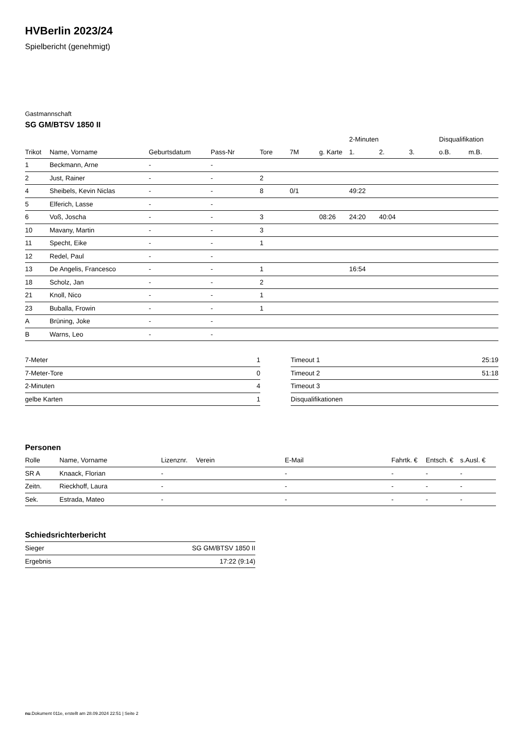HVBerlin 2023/24
Spielbericht (genehmigt)
Gastmannschaft
SG GM/BTSV 1850 II
| | | | | | | | 2-Minuten | | | Disqualifikation | |
| --- | --- | --- | --- | --- | --- | --- | --- | --- | --- | --- | --- |
| Trikot | Name, Vorname | Geburtsdatum | Pass-Nr | Tore | 7M | g. Karte | 1. | 2. | 3. | o.B. | m.B. |
| 1 | Beckmann, Arne | - | - | | | | | | | | |
| 2 | Just, Rainer | - | - | 2 | | | | | | | |
| 4 | Sheibels, Kevin Niclas | - | - | 8 | 0/1 | | 49:22 | | | | |
| 5 | Elferich, Lasse | - | - | | | | | | | | |
| 6 | Voß, Joscha | - | - | 3 | | 08:26 | 24:20 | 40:04 | | | |
| 10 | Mavany, Martin | - | - | 3 | | | | | | | |
| 11 | Specht, Eike | - | - | 1 | | | | | | | |
| 12 | Redel, Paul | - | - | | | | | | | | |
| 13 | De Angelis, Francesco | - | - | 1 | | | 16:54 | | | | |
| 18 | Scholz, Jan | - | - | 2 | | | | | | | |
| 21 | Knoll, Nico | - | - | 1 | | | | | | | |
| 23 | Buballa, Frowin | - | - | 1 | | | | | | | |
| A | Brüning, Joke | - | - | | | | | | | | |
| B | Warns, Leo | - | - | | | | | | | | |
| 7-Meter | 1 |
| 7-Meter-Tore | 0 |
| 2-Minuten | 4 |
| gelbe Karten | 1 |
| Timeout 1 | 25:19 |
| Timeout 2 | 51:18 |
| Timeout 3 | |
| Disqualifikationen | |
Personen
| Rolle | Name, Vorname | Lizenznr. | Verein | E-Mail | Fahrtk. € | Entsch. € | s.Ausl. € |
| --- | --- | --- | --- | --- | --- | --- | --- |
| SR A | Knaack, Florian | - | | - | - | - | - |
| Zeitn. | Rieckhoff, Laura | - | | - | - | - | - |
| Sek. | Estrada, Mateo | - | | - | - | - | - |
Schiedsrichterbericht
| Sieger | SG GM/BTSV 1850 II |
| Ergebnis | 17:22 (9:14) |
nu.Dokument 011e, erstellt am 28.09.2024 22:51 | Seite 2